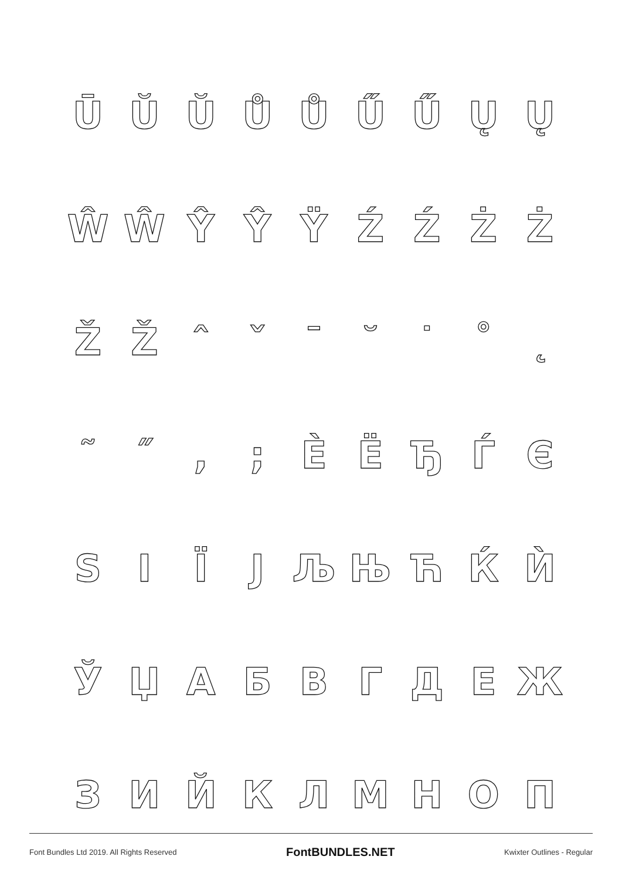ŪŬŬŮŮŰŰŲŲ
ŴŴŶŶŸŹŹŻŻ
ŽŽˆˇ ¯ ˘ ˙ ˚ ˛
˜ ˝,; ЀЁЂЃЄ
ЅІЇЈЉЊЋЌЍ
ЎЏАБВГДЕЖ
ЗИЙКЛМНОП
Font Bundles Ltd 2019. All Rights Reserved FontBUNDLES.NET Kwixter Outlines - Regular